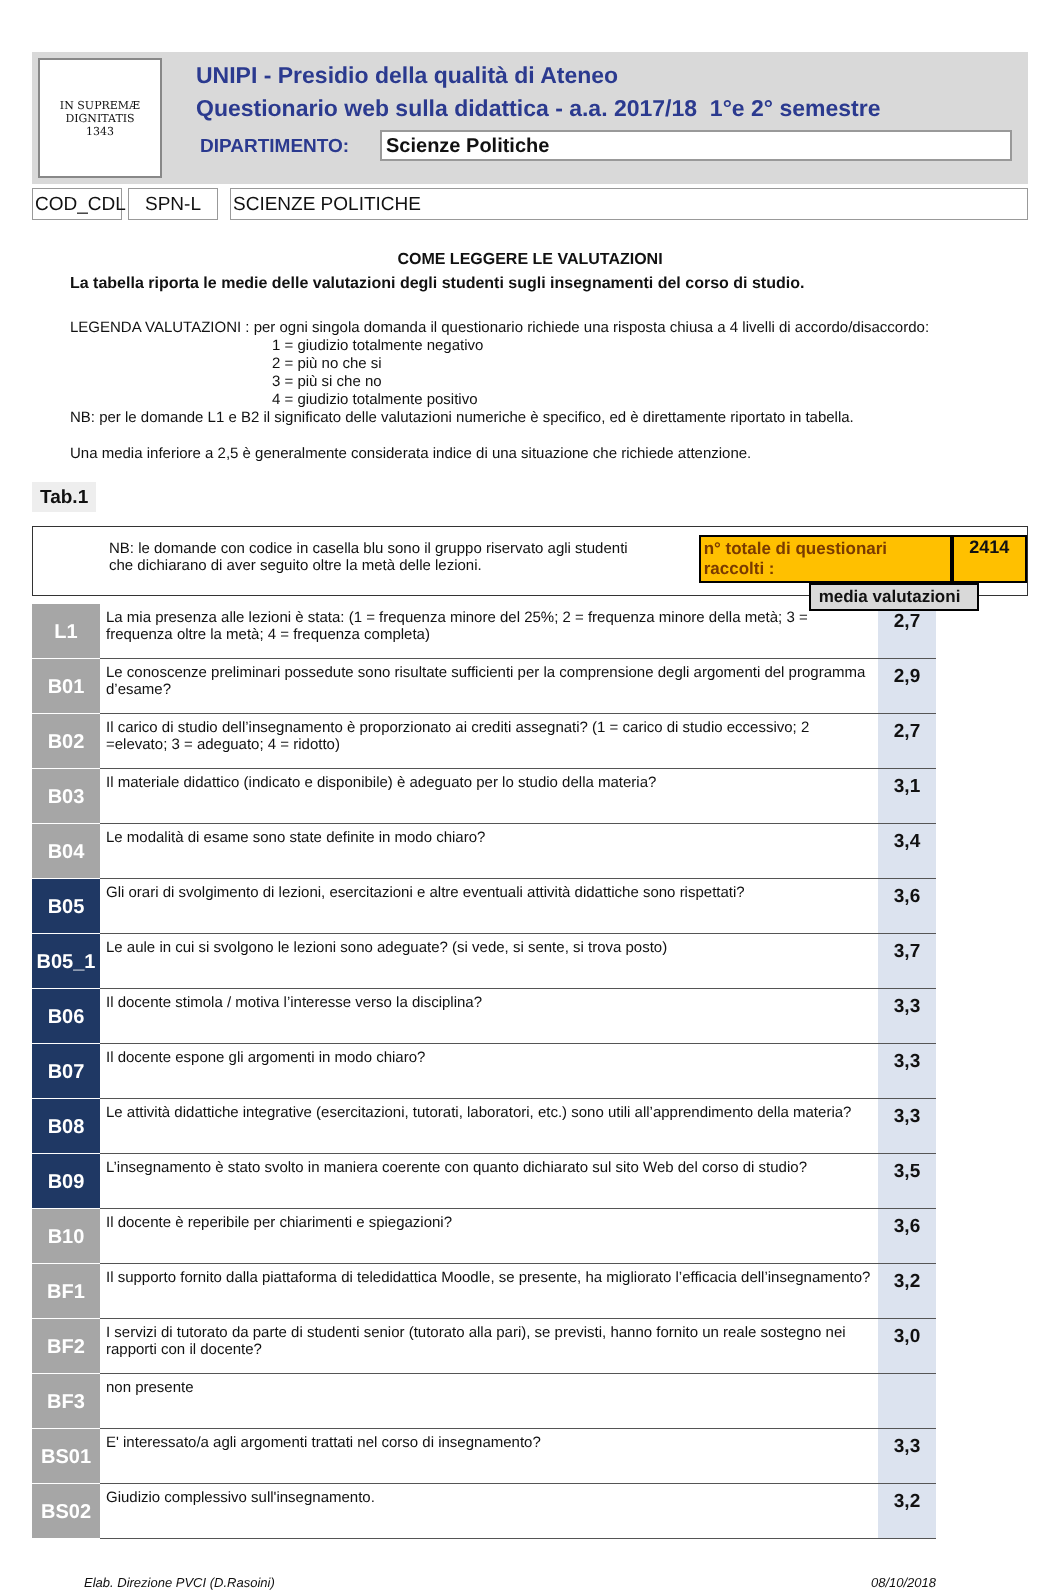IN SUPREMÆ DIGNITATIS
1343
UNIPI - Presidio della qualità di Ateneo
Questionario web sulla didattica - a.a. 2017/18 1°e 2° semestre
DIPARTIMENTO: Scienze Politiche
COD_CDL SPN-L SCIENZE POLITICHE
COME LEGGERE LE VALUTAZIONI
La tabella riporta le medie delle valutazioni degli studenti sugli insegnamenti del corso di studio.
LEGENDA VALUTAZIONI : per ogni singola domanda il questionario richiede una risposta chiusa a 4 livelli di accordo/disaccordo:
1 = giudizio totalmente negativo
2 = più no che si
3 = più si che no
4 = giudizio totalmente positivo
NB: per le domande L1 e B2 il significato delle valutazioni numeriche è specifico, ed è direttamente riportato in tabella.
Una media inferiore a 2,5 è generalmente considerata indice di una situazione che richiede attenzione.
Tab.1
NB: le domande con codice in casella blu sono il gruppo riservato agli studenti che dichiarano di aver seguito oltre la metà delle lezioni.
n° totale di questionari raccolti : 2414
media valutazioni
| L1 | La mia presenza alle lezioni è stata: (1 = frequenza minore del 25%; 2 = frequenza minore della metà; 3 = frequenza oltre la metà; 4 = frequenza completa) | 2,7 |
| B01 | Le conoscenze preliminari possedute sono risultate sufficienti per la comprensione degli argomenti del programma d’esame? | 2,9 |
| B02 | Il carico di studio dell’insegnamento è proporzionato ai crediti assegnati? (1 = carico di studio eccessivo; 2 =elevato; 3 = adeguato; 4 = ridotto) | 2,7 |
| B03 | Il materiale didattico (indicato e disponibile) è adeguato per lo studio della materia? | 3,1 |
| B04 | Le modalità di esame sono state definite in modo chiaro? | 3,4 |
| B05 | Gli orari di svolgimento di lezioni, esercitazioni e altre eventuali attività didattiche sono rispettati? | 3,6 |
| B05_1 | Le aule in cui si svolgono le lezioni sono adeguate? (si vede, si sente, si trova posto) | 3,7 |
| B06 | Il docente stimola / motiva l’interesse verso la disciplina? | 3,3 |
| B07 | Il docente espone gli argomenti in modo chiaro? | 3,3 |
| B08 | Le attività didattiche integrative (esercitazioni, tutorati, laboratori, etc.) sono utili all’apprendimento della materia? | 3,3 |
| B09 | L’insegnamento è stato svolto in maniera coerente con quanto dichiarato sul sito Web del corso di studio? | 3,5 |
| B10 | Il docente è reperibile per chiarimenti e spiegazioni? | 3,6 |
| BF1 | Il supporto fornito dalla piattaforma di teledidattica Moodle, se presente, ha migliorato l’efficacia dell’insegnamento? | 3,2 |
| BF2 | I servizi di tutorato da parte di studenti senior (tutorato alla pari), se previsti, hanno fornito un reale sostegno nei rapporti con il docente? | 3,0 |
| BF3 | non presente | |
| BS01 | E' interessato/a agli argomenti trattati nel corso di insegnamento? | 3,3 |
| BS02 | Giudizio complessivo sull'insegnamento. | 3,2 |
Elab. Direzione PVCI (D.Rasoini) 08/10/2018